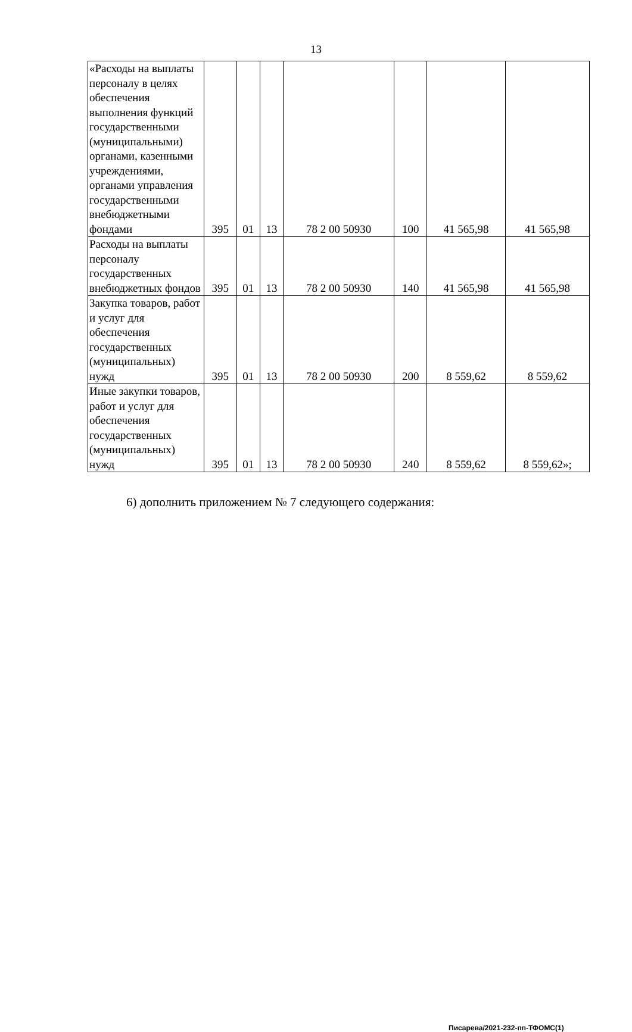13
| «Расходы на выплаты персоналу в целях обеспечения выполнения функций государственными (муниципальными) органами, казенными учреждениями, органами управления государственными внебюджетными фондами | 395 | 01 | 13 | 78 2 00 50930 | 100 | 41 565,98 | 41 565,98 |
| Расходы на выплаты персоналу государственных внебюджетных фондов | 395 | 01 | 13 | 78 2 00 50930 | 140 | 41 565,98 | 41 565,98 |
| Закупка товаров, работ и услуг для обеспечения государственных (муниципальных) нужд | 395 | 01 | 13 | 78 2 00 50930 | 200 | 8 559,62 | 8 559,62 |
| Иные закупки товаров, работ и услуг для обеспечения государственных (муниципальных) нужд | 395 | 01 | 13 | 78 2 00 50930 | 240 | 8 559,62 | 8 559,62»; |
6) дополнить приложением № 7 следующего содержания:
Писарева/2021-232-пп-ТФОМС(1)